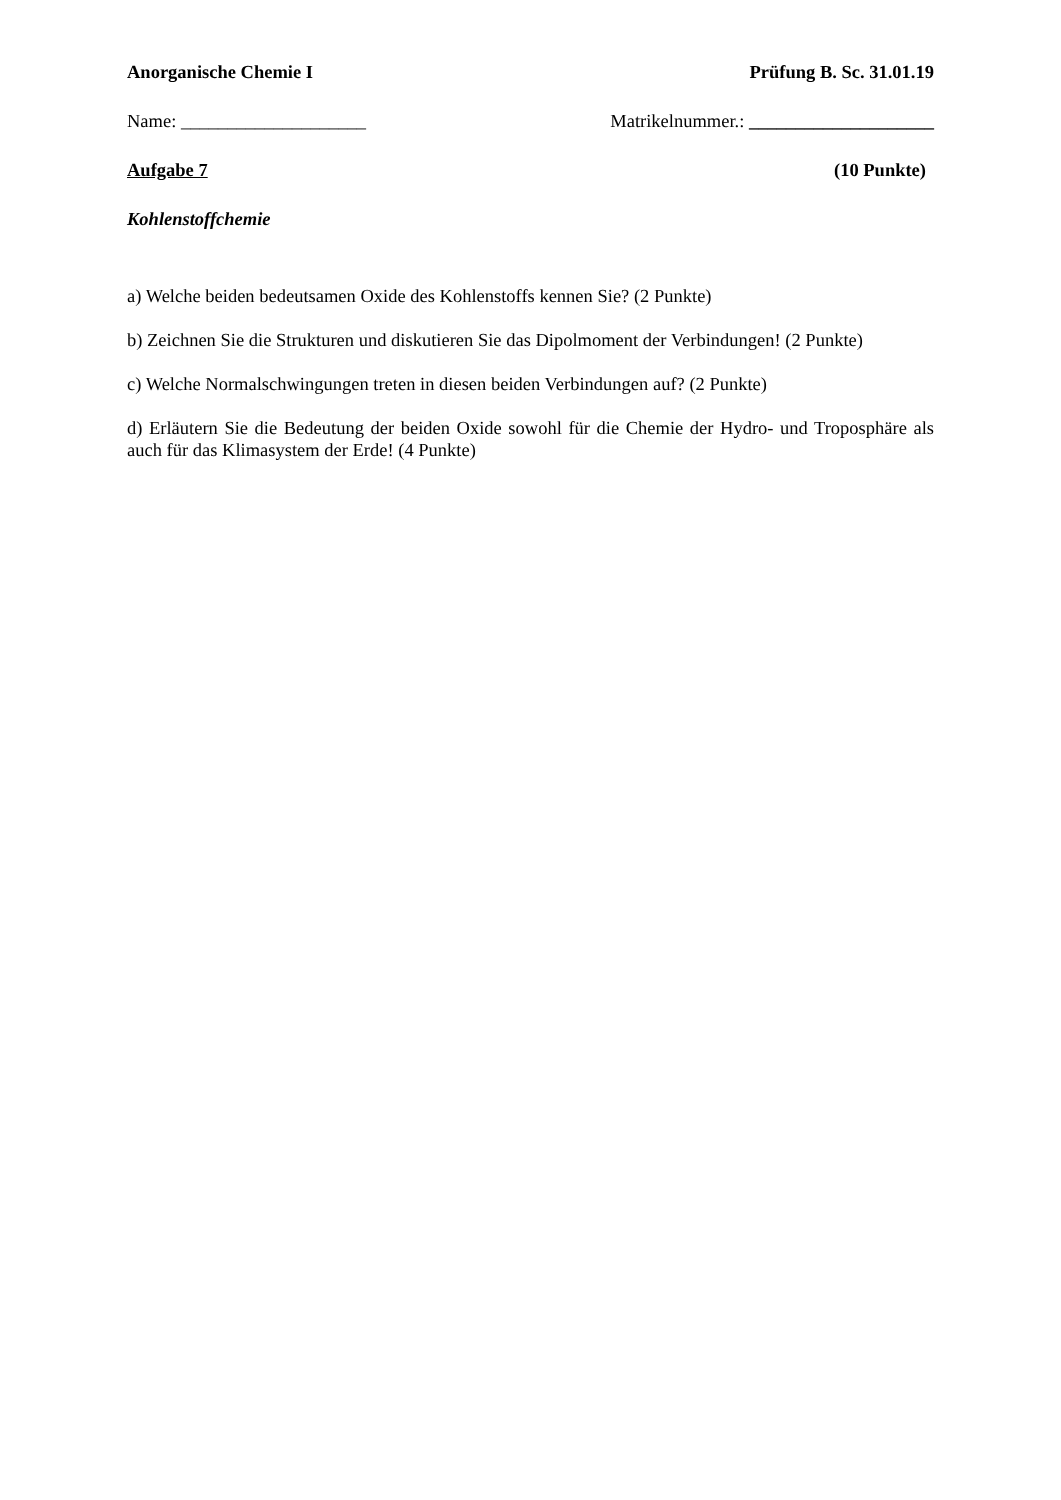Anorganische Chemie I Prüfung B. Sc. 31.01.19
Name: ____________________ Matrikelnummer.: ____________________
Aufgabe 7 (10 Punkte)
Kohlenstoffchemie
a) Welche beiden bedeutsamen Oxide des Kohlenstoffs kennen Sie? (2 Punkte)
b) Zeichnen Sie die Strukturen und diskutieren Sie das Dipolmoment der Verbindungen! (2 Punkte)
c) Welche Normalschwingungen treten in diesen beiden Verbindungen auf? (2 Punkte)
d) Erläutern Sie die Bedeutung der beiden Oxide sowohl für die Chemie der Hydro- und Troposphäre als auch für das Klimasystem der Erde! (4 Punkte)